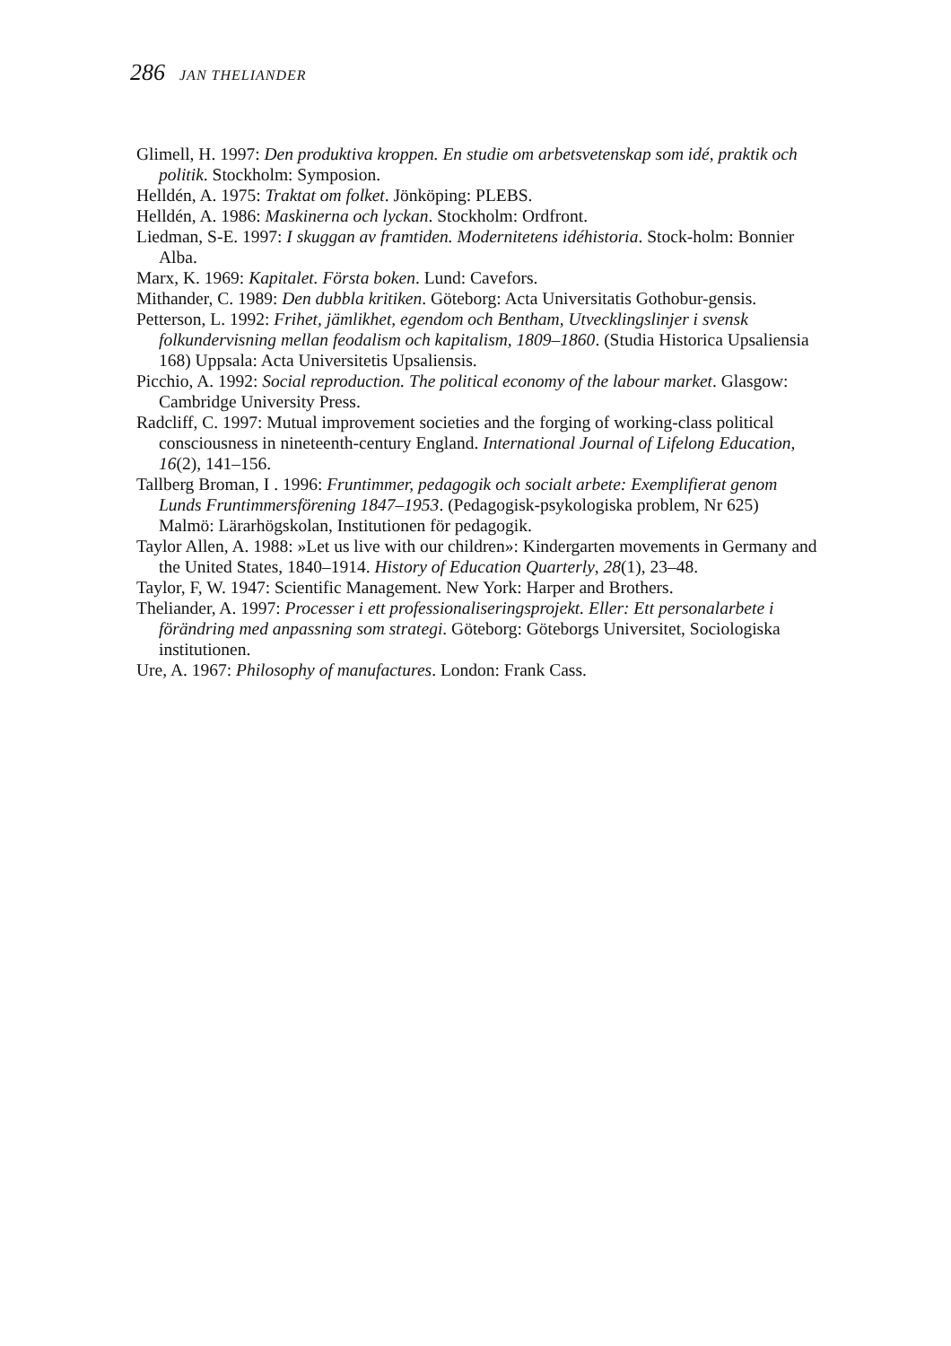286 JAN THELIANDER
Glimell, H. 1997: Den produktiva kroppen. En studie om arbetsvetenskap som idé, praktik och politik. Stockholm: Symposion.
Helldén, A. 1975: Traktat om folket. Jönköping: PLEBS.
Helldén, A. 1986: Maskinerna och lyckan. Stockholm: Ordfront.
Liedman, S-E. 1997: I skuggan av framtiden. Modernitetens idéhistoria. Stock-holm: Bonnier Alba.
Marx, K. 1969: Kapitalet. Första boken. Lund: Cavefors.
Mithander, C. 1989: Den dubbla kritiken. Göteborg: Acta Universitatis Gothobur-gensis.
Petterson, L. 1992: Frihet, jämlikhet, egendom och Bentham, Utvecklingslinjer i svensk folkundervisning mellan feodalism och kapitalism, 1809–1860. (Studia Historica Upsaliensia 168) Uppsala: Acta Universitetis Upsaliensis.
Picchio, A. 1992: Social reproduction. The political economy of the labour market. Glasgow: Cambridge University Press.
Radcliff, C. 1997: Mutual improvement societies and the forging of working-class political consciousness in nineteenth-century England. International Journal of Lifelong Education, 16(2), 141–156.
Tallberg Broman, I . 1996: Fruntimmer, pedagogik och socialt arbete: Exemplifierat genom Lunds Fruntimmersförening 1847–1953. (Pedagogisk-psykologiska problem, Nr 625) Malmö: Lärarhögskolan, Institutionen för pedagogik.
Taylor Allen, A. 1988: »Let us live with our children»: Kindergarten movements in Germany and the United States, 1840–1914. History of Education Quarterly, 28(1), 23–48.
Taylor, F, W. 1947: Scientific Management. New York: Harper and Brothers.
Theliander, A. 1997: Processer i ett professionaliseringsprojekt. Eller: Ett personalarbete i förändring med anpassning som strategi. Göteborg: Göteborgs Universitet, Sociologiska institutionen.
Ure, A. 1967: Philosophy of manufactures. London: Frank Cass.